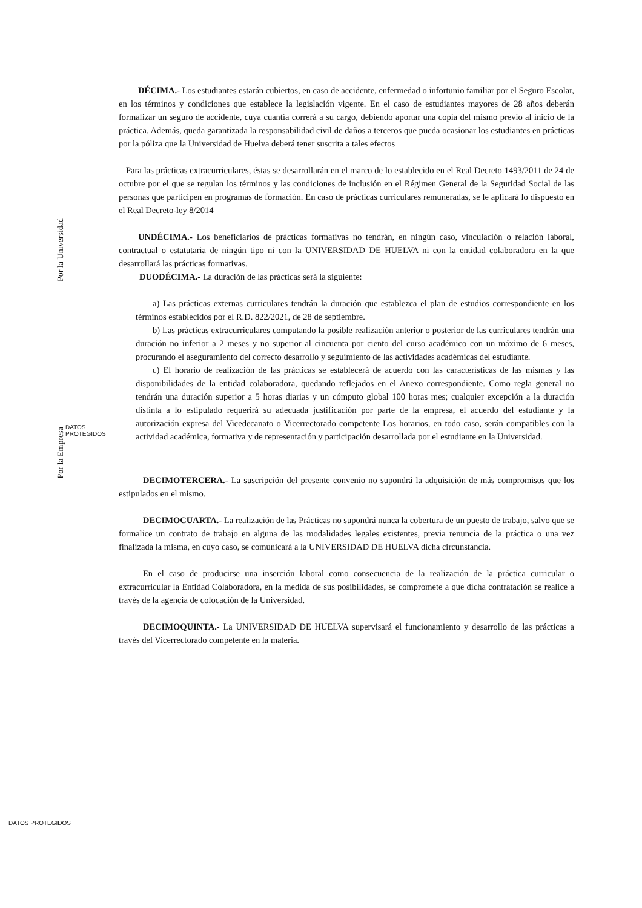Por la Universidad
Por la Empresa
DATOS
PROTEGIDOS
DÉCIMA.- Los estudiantes estarán cubiertos, en caso de accidente, enfermedad o infortunio familiar por el Seguro Escolar, en los términos y condiciones que establece la legislación vigente. En el caso de estudiantes mayores de 28 años deberán formalizar un seguro de accidente, cuya cuantía correrá a su cargo, debiendo aportar una copia del mismo previo al inicio de la práctica. Además, queda garantizada la responsabilidad civil de daños a terceros que pueda ocasionar los estudiantes en prácticas por la póliza que la Universidad de Huelva deberá tener suscrita a tales efectos
Para las prácticas extracurriculares, éstas se desarrollarán en el marco de lo establecido en el Real Decreto 1493/2011 de 24 de octubre por el que se regulan los términos y las condiciones de inclusión en el Régimen General de la Seguridad Social de las personas que participen en programas de formación. En caso de prácticas curriculares remuneradas, se le aplicará lo dispuesto en el Real Decreto-ley 8/2014
UNDÉCIMA.- Los beneficiarios de prácticas formativas no tendrán, en ningún caso, vinculación o relación laboral, contractual o estatutaria de ningún tipo ni con la UNIVERSIDAD DE HUELVA ni con la entidad colaboradora en la que desarrollará las prácticas formativas.
DUODÉCIMA.- La duración de las prácticas será la siguiente:
a) Las prácticas externas curriculares tendrán la duración que establezca el plan de estudios correspondiente en los términos establecidos por el R.D. 822/2021, de 28 de septiembre.
b) Las prácticas extracurriculares computando la posible realización anterior o posterior de las curriculares tendrán una duración no inferior a 2 meses y no superior al cincuenta por ciento del curso académico con un máximo de 6 meses, procurando el aseguramiento del correcto desarrollo y seguimiento de las actividades académicas del estudiante.
c) El horario de realización de las prácticas se establecerá de acuerdo con las características de las mismas y las disponibilidades de la entidad colaboradora, quedando reflejados en el Anexo correspondiente. Como regla general no tendrán una duración superior a 5 horas diarias y un cómputo global 100 horas mes; cualquier excepción a la duración distinta a lo estipulado requerirá su adecuada justificación por parte de la empresa, el acuerdo del estudiante y la autorización expresa del Vicedecanato o Vicerrectorado competente Los horarios, en todo caso, serán compatibles con la actividad académica, formativa y de representación y participación desarrollada por el estudiante en la Universidad.
DECIMOTERCERA.- La suscripción del presente convenio no supondrá la adquisición de más compromisos que los estipulados en el mismo.
DECIMOCUARTA.- La realización de las Prácticas no supondrá nunca la cobertura de un puesto de trabajo, salvo que se formalice un contrato de trabajo en alguna de las modalidades legales existentes, previa renuncia de la práctica o una vez finalizada la misma, en cuyo caso, se comunicará a la UNIVERSIDAD DE HUELVA dicha circunstancia.
En el caso de producirse una inserción laboral como consecuencia de la realización de la práctica curricular o extracurricular la Entidad Colaboradora, en la medida de sus posibilidades, se compromete a que dicha contratación se realice a través de la agencia de colocación de la Universidad.
DECIMOQUINTA.- La UNIVERSIDAD DE HUELVA supervisará el funcionamiento y desarrollo de las prácticas a través del Vicerrectorado competente en la materia.
DATOS PROTEGIDOS